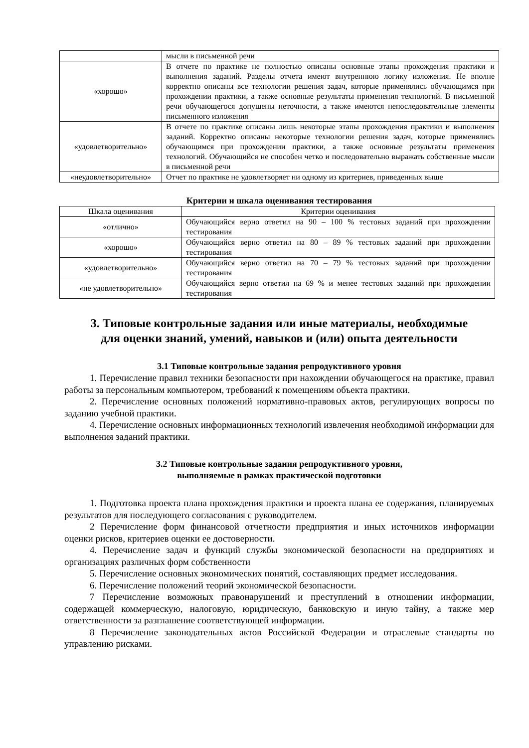| | мысли в письменной речи |
| «хорошо» | В отчете по практике не полностью описаны основные этапы прохождения практики и выполнения заданий. Разделы отчета имеют внутреннюю логику изложения. Не вполне корректно описаны все технологии решения задач, которые применялись обучающимся при прохождении практики, а также основные результаты применения технологий. В письменной речи обучающегося допущены неточности, а также имеются непоследовательные элементы письменного изложения |
| «удовлетворительно» | В отчете по практике описаны лишь некоторые этапы прохождения практики и выполнения заданий. Корректно описаны некоторые технологии решения задач, которые применялись обучающимся при прохождении практики, а также основные результаты применения технологий. Обучающийся не способен четко и последовательно выражать собственные мысли в письменной речи |
| «неудовлетворительно» | Отчет по практике не удовлетворяет ни одному из критериев, приведенных выше |
Критерии и шкала оценивания тестирования
| Шкала оценивания | Критерии оценивания |
| --- | --- |
| «отлично» | Обучающийся верно ответил на 90 – 100 % тестовых заданий при прохождении тестирования |
| «хорошо» | Обучающийся верно ответил на 80 – 89 % тестовых заданий при прохождении тестирования |
| «удовлетворительно» | Обучающийся верно ответил на 70 – 79 % тестовых заданий при прохождении тестирования |
| «не удовлетворительно» | Обучающийся верно ответил на 69 % и менее тестовых заданий при прохождении тестирования |
3. Типовые контрольные задания или иные материалы, необходимые
для оценки знаний, умений, навыков и (или) опыта деятельности
3.1 Типовые контрольные задания репродуктивного уровня
1. Перечисление правил техники безопасности при нахождении обучающегося на практике, правил работы за персональным компьютером, требований к помещениям объекта практики.
2. Перечисление основных положений нормативно-правовых актов, регулирующих вопросы по заданию учебной практики.
4. Перечисление основных информационных технологий извлечения необходимой информации для выполнения заданий практики.
3.2 Типовые контрольные задания репродуктивного уровня,
выполняемые в рамках практической подготовки
1. Подготовка проекта плана прохождения практики и проекта плана ее содержания, планируемых результатов для последующего согласования с руководителем.
2 Перечисление форм финансовой отчетности предприятия и иных источников информации оценки рисков, критериев оценки ее достоверности.
4. Перечисление задач и функций службы экономической безопасности на предприятиях и организациях различных форм собственности
5. Перечисление основных экономических понятий, составляющих предмет исследования.
6. Перечисление положений теорий экономической безопасности.
7 Перечисление возможных правонарушений и преступлений в отношении информации, содержащей коммерческую, налоговую, юридическую, банковскую и иную тайну, а также мер ответственности за разглашение соответствующей информации.
8 Перечисление законодательных актов Российской Федерации и отраслевые стандарты по управлению рисками.